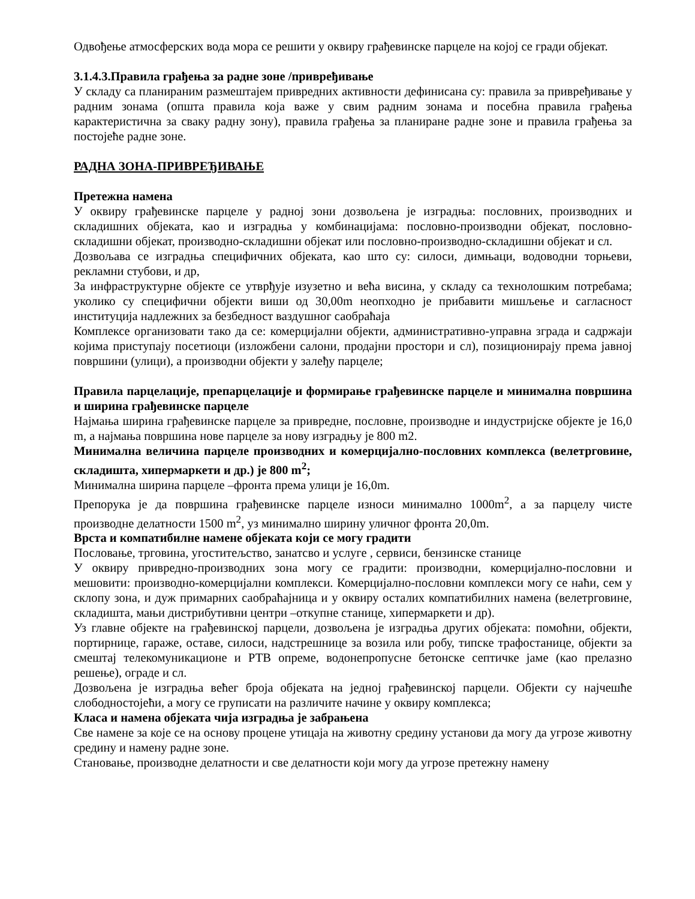Одвођење атмосферских вода мора се решити у оквиру грађевинске парцеле на којој се гради објекат.
3.1.4.3.Правила грађења за радне зоне /привређивање
У складу са планираним размештајем привредних активности дефинисана су: правила за привређивање у радним зонама (општа правила која важе у свим радним зонама и посебна правила грађења карактеристична за сваку радну зону), правила грађења за планиране радне зоне и правила грађења за постојеће радне зоне.
РАДНА ЗОНА-ПРИВРЕЂИВАЊЕ
Претежна намена
У оквиру грађевинске парцеле у радној зони дозвољена је изградња: пословних, производних и складишних објеката, као и изградња у комбинацијама: пословно-производни објекат, пословно-складишни објекат, производно-складишни објекат или пословно-производно-складишни објекат и сл.
Дозвољава се изградња специфичних објеката, као што су: силоси, димњаци, водоводни торњеви, рекламни стубови, и др,
За инфраструктурне објекте се утврђује изузетно и већа висина, у складу са технолошким потребама; уколико су специфични објекти виши од 30,00m неопходно је прибавити мишљење и сагласност институција надлежних за безбедност ваздушног саобраћаја
Комплексе организовати тако да се: комерцијални објекти, административно-управна зграда и садржаји којима приступају посетиоци (изложбени салони, продајни простори и сл), позиционирају према јавној површини (улици), а производни објекти у залеђу парцеле;
Правила парцелације, препарцелације и формирање грађевинске парцеле и минимална површина и ширина грађевинске парцеле
Најмања ширина грађевинске парцеле за привредне, пословне, производне и индустријске објекте је 16,0 m, а најмања површина нове парцеле за нову изградњу је 800 m2.
Минимална величина парцеле производних и комерцијално-пословних комплекса (велетрговине, складишта, хипермаркети и др.) је 800 m<sup>2</sup>;
Минимална ширина парцеле –фронта према улици је 16,0m.
Препорука је да површина грађевинске парцеле износи минимално 1000m<sup>2</sup>, а за парцелу чисте производне делатности 1500 m<sup>2</sup>, уз минимално ширину уличног фронта 20,0m.
Врста и компатибилне намене објеката који се могу градити
Пословање, трговина, угоститељство, занатсво и услуге , сервиси, бензинске станице
У оквиру привредно-производних зона могу се градити: производни, комерцијално-пословни и мешовити: производно-комерцијални комплекси. Комерцијално-пословни комплекси могу се наћи, сем у склопу зона, и дуж примарних саобраћајница и у оквиру осталих компатибилних намена (велетрговине, складишта, мањи дистрибутивни центри –откупне станице, хипермаркети и др).
Уз главне објекте на грађевинској парцели, дозвољена је изградња других објеката: помоћни, објекти, портирнице, гараже, оставе, силоси, надстрешнице за возила или робу, типске трафостанице, објекти за смештај телекомуникационе и РТВ опреме, водонепропусне бетонске септичке јаме (као прелазно решење), ограде и сл.
Дозвољена је изградња већег броја објеката на једној грађевинској парцели. Објекти су најчешће слободностојећи, а могу се груписати на различите начине у оквиру комплекса;
Класа и намена објеката чија изградња је забрањена
Све намене за које се на основу процене утицаја на животну средину установи да могу да угрозе животну средину и намену радне зоне.
Становање, производне делатности и све делатности који могу да угрозе претежну намену